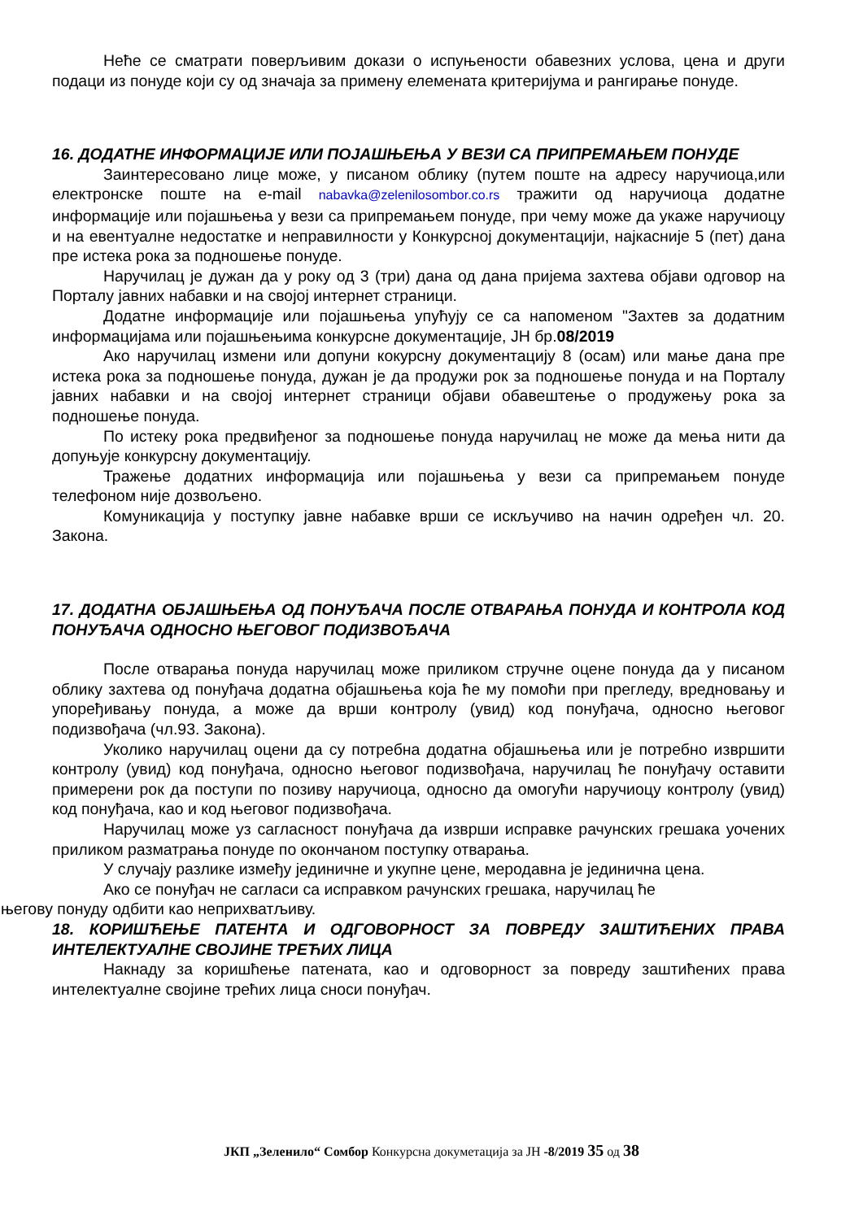Неће се сматрати поверљивим докази о испуњености обавезних услова, цена и други подаци из понуде који су од значаја за примену елемената критеријума и рангирање понуде.
16. ДОДАТНЕ ИНФОРМАЦИЈЕ ИЛИ ПОЈАШЊЕЊА У ВЕЗИ СА ПРИПРЕМАЊЕМ ПОНУДЕ
Заинтересовано лице може, у писаном облику (путем поште на адресу наручиоца,или електронске поште на e-mail nabavka@zelenilosombor.co.rs тражити од наручиоца додатне информације или појашњења у вези са припремањем понуде, при чему може да укаже наручиоцу и на евентуалне недостатке и неправилности у Конкурсној документацији, најкасније 5 (пет) дана пре истека рока за подношење понуде.
Наручилац је дужан да у року од 3 (три) дана од дана пријема захтева објави одговор на Порталу јавних набавки и на својој интернет страници.
Додатне информације или појашњења упућују се са напоменом "Захтев за додатним информацијама или појашњењима конкурсне документације, ЈН бр.08/2019
Ако наручилац измени или допуни кокурсну документацију 8 (осам) или мање дана пре истека рока за подношење понуда, дужан је да продужи рок за подношење понуда и на Порталу јавних набавки и на својој интернет страници објави обавештење о продужењу рока за подношење понуда.
По истеку рока предвиђеног за подношење понуда наручилац не може да мења нити да допуњује конкурсну документацију.
Тражење додатних информација или појашњења у вези са припремањем понуде телефоном није дозвољено.
Комуникација у поступку јавне набавке врши се искључиво на начин одређен чл. 20. Закона.
17. ДОДАТНА ОБЈАШЊЕЊА ОД ПОНУЂАЧА ПОСЛЕ ОТВАРАЊА ПОНУДА И КОНТРОЛА КОД ПОНУЂАЧА ОДНОСНО ЊЕГОВОГ ПОДИЗВОЂАЧА
После отварања понуда наручилац може приликом стручне оцене понуда да у писаном облику захтева од понуђача додатна објашњења која ће му помоћи при прегледу, вредновању и упоређивању понуда, а може да врши контролу (увид) код понуђача, односно његовог подизвођача (чл.93. Закона).
Уколико наручилац оцени да су потребна додатна објашњења или је потребно извршити контролу (увид) код понуђача, односно његовог подизвођача, наручилац ће понуђачу оставити примерени рок да поступи по позиву наручиоца, односно да омогући наручиоцу контролу (увид) код понуђача, као и код његовог подизвођача.
Наручилац може уз сагласност понуђача да изврши исправке рачунских грешака уочених приликом разматрања понуде по окончаном поступку отварања.
У случају разлике између јединичне и укупне цене, меродавна је јединична цена.
Ако се понуђач не сагласи са исправком рачунских грешака, наручилац ће
његову понуду одбити као неприхватљиву.
18. КОРИШЋЕЊЕ ПАТЕНТА И ОДГОВОРНОСТ ЗА ПОВРЕДУ ЗАШТИЋЕНИХ ПРАВА ИНТЕЛЕКТУАЛНЕ СВОЈИНЕ ТРЕЋИХ ЛИЦА
Накнаду за коришћење патената, као и одговорност за повреду заштићених права интелектуалне својине трећих лица сноси понуђач.
ЈКП „Зеленило“ Сомбор Конкурсна докуметација за ЈН -8/2019 35 од 38